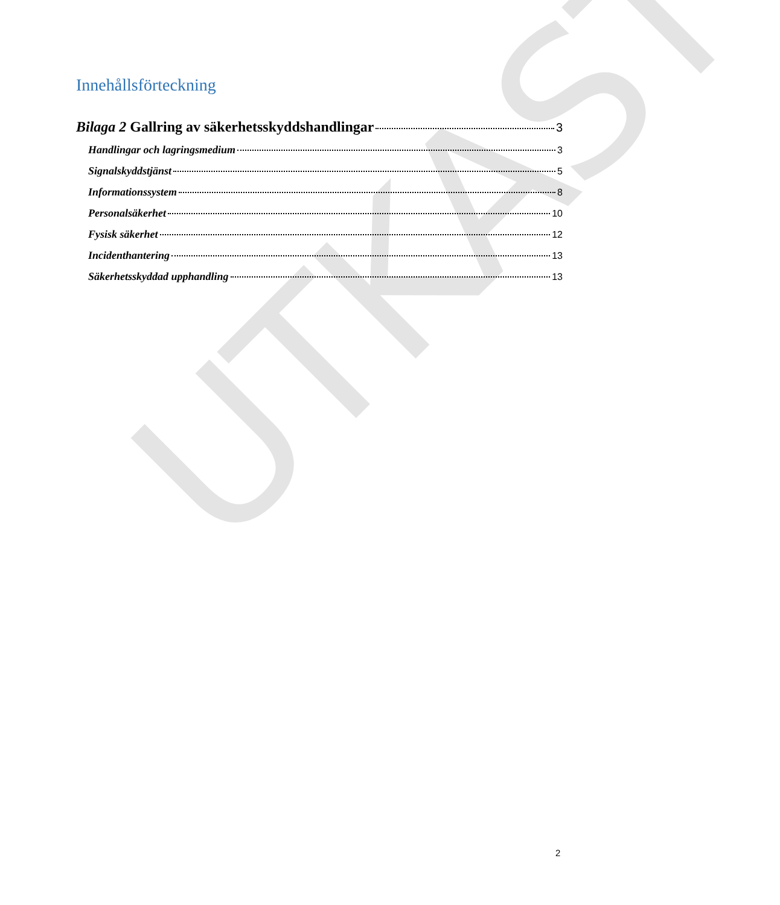Innehållsförteckning
Bilaga 2 Gallring av säkerhetsskyddshandlingar 3
Handlingar och lagringsmedium 3
Signalskyddstjänst 5
Informationssystem 8
Personalsäkerhet 10
Fysisk säkerhet 12
Incidenthantering 13
Säkerhetsskyddad upphandling 13
UTKAST
2